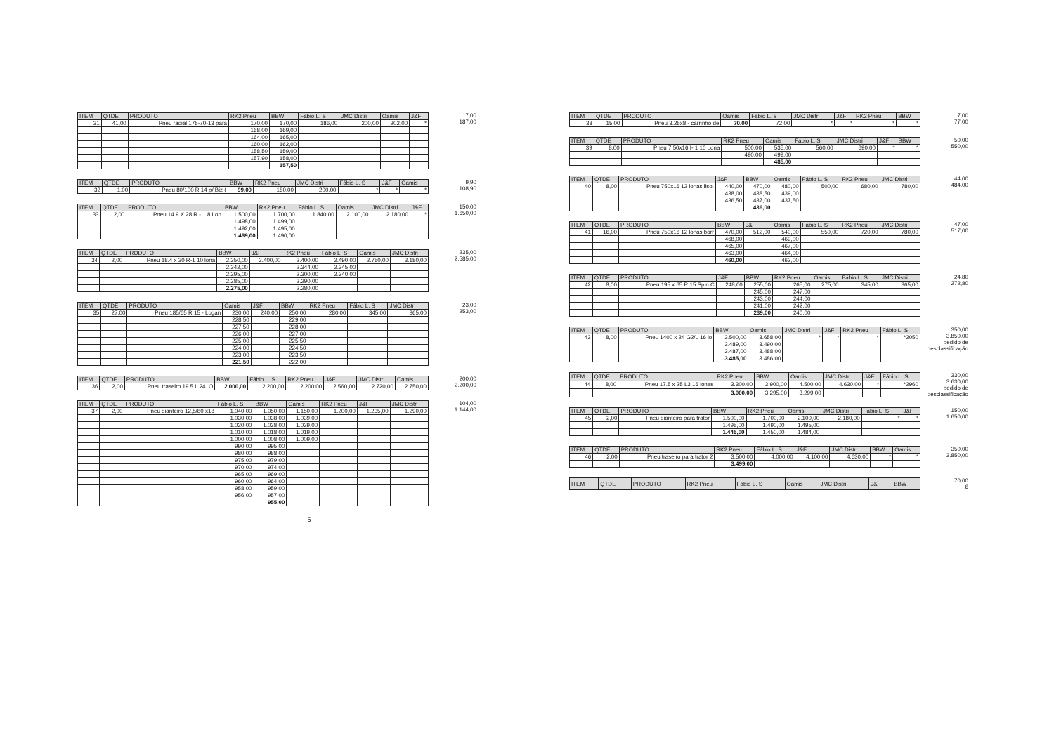| ITEM | QTDE | PRODUTO | RK2 Pneu | BBW | Fábio L. S | JMC Distri | Oamis | J&F |
| --- | --- | --- | --- | --- | --- | --- | --- | --- |
| 31 | 41,00 | Pneu radial 175-70-13 para | 170,00 | 170,00 | 186,00 | 200,00 | 202,00 | * |
| | | | 168,00 | 169,00 | | | | |
| | | | 164,00 | 165,00 | | | | |
| | | | 160,00 | 162,00 | | | | |
| | | | 158,50 | 159,00 | | | | |
| | | | 157,90 | 158,00 | | | | |
| | | | | 157,50 | | | | |
17,00
187,00
| ITEM | QTDE | PRODUTO | BBW | RK2 Pneu | JMC Distri | Fábio L. S | J&F | Oamis |
| --- | --- | --- | --- | --- | --- | --- | --- | --- |
| 32 | 1,00 | Pneu 80/100 R 14 p/ Biz ( | 99,00 | 180,00 | 200,00 | * | * | * |
9,90
108,90
| ITEM | QTDE | PRODUTO | BBW | RK2 Pneu | Fábio L. S | Oamis | JMC Distri | J&F |
| --- | --- | --- | --- | --- | --- | --- | --- | --- |
| 33 | 2,00 | Pneu 14.9 X 28 R - 1 8 Lon | 1.500,00 | 1.700,00 | 1.840,00 | 2.100,00 | 2.180,00 | * |
| | | | 1.498,00 | 1.499,00 | | | | |
| | | | 1.492,00 | 1.495,00 | | | | |
| | | | 1.489,00 | 1.490,00 | | | | |
150,00
1.650,00
| ITEM | QTDE | PRODUTO | BBW | J&F | RK2 Pneu | Fábio L. S | Oamis | JMC Distri |
| --- | --- | --- | --- | --- | --- | --- | --- | --- |
| 34 | 2,00 | Pneu 18.4 x 30 R-1 10 lona | 2.350,00 | 2.400,00 | 2.400,00 | 2.490,00 | 2.750,00 | 3.180,00 |
| | | | 2.342,00 | | 2.344,00 | 2.345,00 | | |
| | | | 2.295,00 | | 2.300,00 | 2.340,00 | | |
| | | | 2.285,00 | | 2.290,00 | | | |
| | | | 2.275,00 | | 2.280,00 | | | |
235,00
2.585,00
| ITEM | QTDE | PRODUTO | Oamis | J&F | BBW | RK2 Pneu | Fábio L. S | JMC Distri |
| --- | --- | --- | --- | --- | --- | --- | --- | --- |
| 35 | 27,00 | Pneu 185/65 R 15 - Logan | 230,00 | 240,00 | 250,00 | 280,00 | 345,00 | 365,00 |
| | | | 228,50 | | 229,00 | | | |
| | | | 227,50 | | 228,00 | | | |
| | | | 226,00 | | 227,00 | | | |
| | | | 225,00 | | 225,50 | | | |
| | | | 224,00 | | 224,50 | | | |
| | | | 223,00 | | 223,50 | | | |
| | | | 221,50 | | 222,00 | | | |
23,00
253,00
| ITEM | QTDE | PRODUTO | BBW | Fábio L. S | RK2 Pneu | J&F | JMC Distri | Oamis |
| --- | --- | --- | --- | --- | --- | --- | --- | --- |
| 36 | 2,00 | Pneu traseiro 19.5 L 24. O | 2.000,00 | 2.200,00 | 2.200,00 | 2.560,00 | 2.720,00 | 2.750,00 |
200,00
2.200,00
| ITEM | QTDE | PRODUTO | Fábio L. S | BBW | Oamis | RK2 Pneu | J&F | JMC Distri |
| --- | --- | --- | --- | --- | --- | --- | --- | --- |
| 37 | 2,00 | Pneu dianteiro 12,5/80 x18 | 1.040,00 | 1.050,00 | 1.150,00 | 1.200,00 | 1.235,00 | 1.290,00 |
| | | | 1.030,00 | 1.038,00 | 1.039,00 | | | |
| | | | 1.020,00 | 1.028,00 | 1.029,00 | | | |
| | | | 1.010,00 | 1.018,00 | 1.019,00 | | | |
| | | | 1.000,00 | 1.008,00 | 1.009,00 | | | |
| | | | 990,00 | 995,00 | | | | |
| | | | 980,00 | 988,00 | | | | |
| | | | 975,00 | 979,00 | | | | |
| | | | 970,00 | 974,00 | | | | |
| | | | 965,00 | 969,00 | | | | |
| | | | 960,00 | 964,00 | | | | |
| | | | 958,00 | 959,00 | | | | |
| | | | 956,00 | 957,00 | | | | |
| | | | | 955,00 | | | | |
104,00
1.144,00
5
| ITEM | QTDE | PRODUTO | Oamis | Fábio L. S | JMC Distri | J&F | RK2 Pneu | BBW |
| --- | --- | --- | --- | --- | --- | --- | --- | --- |
| 38 | 15,00 | Pneu 3.25x8 - carrinho de | 70,00 | 72,00 | * | * | * | * |
7,00
77,00
| ITEM | QTDE | PRODUTO | RK2 Pneu | Oamis | Fábio L. S | JMC Distri | J&F | BBW |
| --- | --- | --- | --- | --- | --- | --- | --- | --- |
| 39 | 8,00 | Pneu 7.50x16 I- 1 10 Lona | 500,00 | 535,00 | 560,00 | 690,00 | * | * |
| | | | 490,00 | 499,00 | | | | |
| | | | | 485,00 | | | | |
50,00
550,00
| ITEM | QTDE | PRODUTO | J&F | BBW | Oamis | Fábio L. S | RK2 Pneu | JMC Distri |
| --- | --- | --- | --- | --- | --- | --- | --- | --- |
| 40 | 8,00 | Pneu 750x16 12 lonas liso. | 440,00 | 470,00 | 480,00 | 500,00 | 680,00 | 780,00 |
| | | | 438,00 | 438,50 | 439,00 | | | |
| | | | 436,50 | 437,00 | 437,50 | | | |
| | | | | 436,00 | | | | |
44,00
484,00
| ITEM | QTDE | PRODUTO | BBW | J&F | Oamis | Fábio L. S | RK2 Pneu | JMC Distri |
| --- | --- | --- | --- | --- | --- | --- | --- | --- |
| 41 | 16,00 | Pneu 750x16 12 lonas borr | 470,00 | 512,00 | 540,00 | 550,00 | 720,00 | 780,00 |
| | | | 468,00 | | 469,00 | | | |
| | | | 465,00 | | 467,00 | | | |
| | | | 463,00 | | 464,00 | | | |
| | | | 460,00 | | 462,00 | | | |
47,00
517,00
| ITEM | QTDE | PRODUTO | J&F | BBW | RK2 Pneu | Oamis | Fábio L. S | JMC Distri |
| --- | --- | --- | --- | --- | --- | --- | --- | --- |
| 42 | 8,00 | Pneu 195 x 65 R 15 Spin C | 248,00 | 255,00 | 265,00 | 275,00 | 345,00 | 365,00 |
| | | | | 245,00 | 247,00 | | | |
| | | | | 243,00 | 244,00 | | | |
| | | | | 241,00 | 242,00 | | | |
| | | | | 239,00 | 240,00 | | | |
24,80
272,80
| ITEM | QTDE | PRODUTO | BBW | Oamis | JMC Distri | J&F | RK2 Pneu | Fábio L. S |
| --- | --- | --- | --- | --- | --- | --- | --- | --- |
| 43 | 8,00 | Pneu 1400 x 24 G2/L 16 lo | 3.500,00 | 3.658,00 | * | * | * | *2050 |
| | | | 3.489,00 | 3.490,00 | | | | |
| | | | 3.487,00 | 3.488,00 | | | | |
| | | | 3.485,00 | 3.486,00 | | | | |
350,00
3.850,00
pedido de desclassificação
| ITEM | QTDE | PRODUTO | RK2 Pneu | BBW | Oamis | JMC Distri | J&F | Fábio L. S |
| --- | --- | --- | --- | --- | --- | --- | --- | --- |
| 44 | 8,00 | Pneu 17.5 x 25 L3 16 lonas | 3.300,00 | 3.900,00 | 4.500,00 | 4.630,00 | * | *2960 |
| | | | 3.000,00 | 3.295,00 | 3.299,00 | | | |
330,00
3.630,00
pedido de desclassificação
| ITEM | QTDE | PRODUTO | BBW | RK2 Pneu | Oamis | JMC Distri | Fábio L. S | J&F |
| --- | --- | --- | --- | --- | --- | --- | --- | --- |
| 45 | 2,00 | Pneu dianteiro para trator | 1.500,00 | 1.700,00 | 2.100,00 | 2.180,00 | * | * |
| | | | 1.495,00 | 1.490,00 | 1.495,00 | | | |
| | | | 1.445,00 | 1.450,00 | 1.484,00 | | | |
150,00
1.650,00
| ITEM | QTDE | PRODUTO | RK2 Pneu | Fábio L. S | J&F | JMC Distri | BBW | Oamis |
| --- | --- | --- | --- | --- | --- | --- | --- | --- |
| 46 | 2,00 | Pneu traseiro para trator 2 | 3.500,00 | 4.000,00 | 4.100,00 | 4.630,00 | * | * |
| | | | 3.499,00 | | | | | |
350,00
3.850,00
| ITEM | QTDE | PRODUTO | RK2 Pneu | Fábio L. S | Oamis | JMC Distri | J&F | BBW |
| --- | --- | --- | --- | --- | --- | --- | --- | --- |
70,00
6